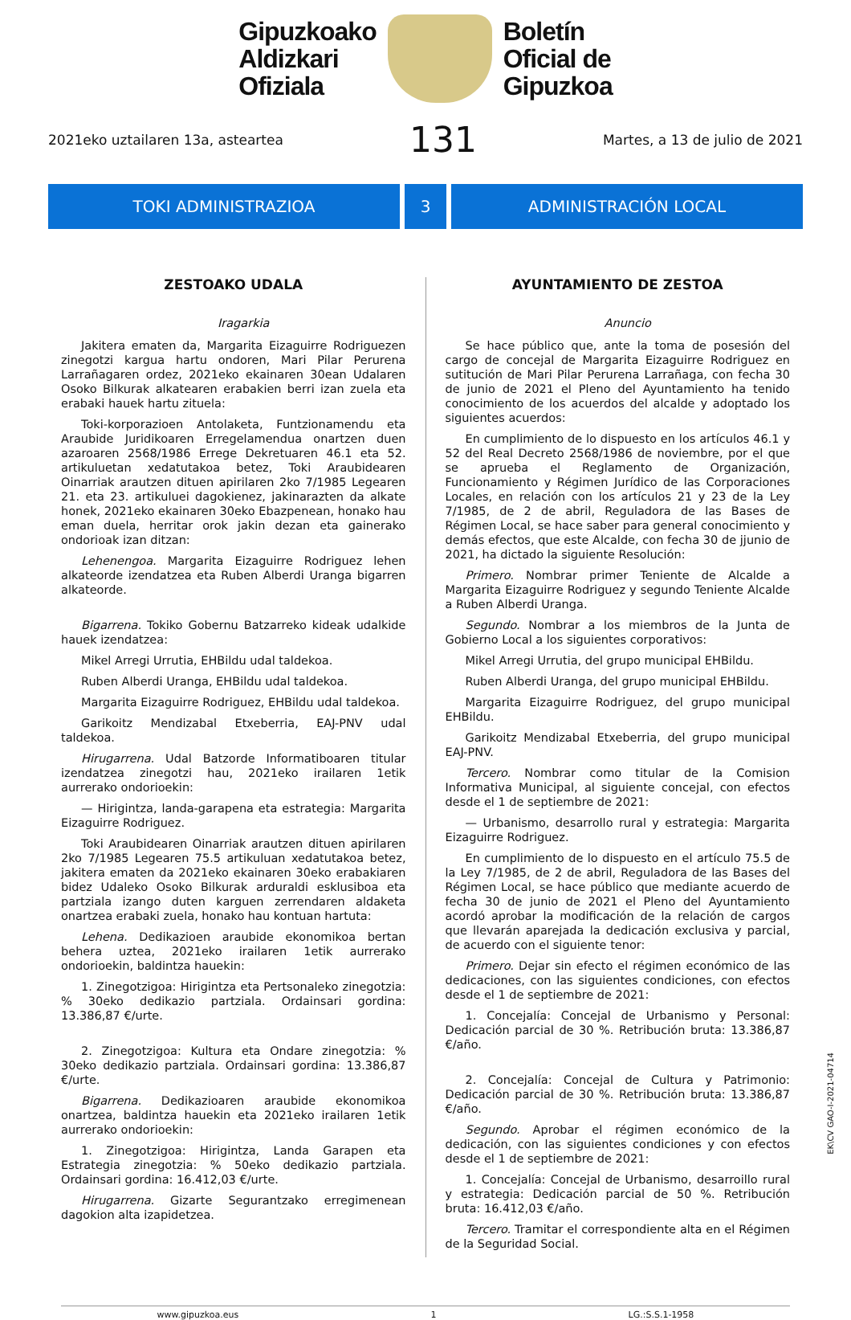Gipuzkoako
Aldizkari
Ofiziala
Boletín
Oficial de
Gipuzkoa
2021eko uztailaren 13a, asteartea 131 Martes, a 13 de julio de 2021
TOKI ADMINISTRAZIOA 3 ADMINISTRACIÓN LOCAL
ZESTOAKO UDALA
Iragarkia
Jakitera ematen da, Margarita Eizaguirre Rodriguezen zinegotzi kargua hartu ondoren, Mari Pilar Perurena Larrañagaren ordez, 2021eko ekainaren 30ean Udalaren Osoko Bilkurak alkatearen erabakien berri izan zuela eta erabaki hauek hartu zituela:
Toki-korporazioen Antolaketa, Funtzionamendu eta Araubide Juridikoaren Erregelamendua onartzen duen azaroaren 2568/1986 Errege Dekretuaren 46.1 eta 52. artikuluetan xedatutakoa betez, Toki Araubidearen Oinarriak arautzen dituen apirilaren 2ko 7/1985 Legearen 21. eta 23. artikuluei dagokienez, jakinarazten da alkate honek, 2021eko ekainaren 30eko Ebazpenean, honako hau eman duela, herritar orok jakin dezan eta gainerako ondorioak izan ditzan:
Lehenengoa. Margarita Eizaguirre Rodriguez lehen alkateorde izendatzea eta Ruben Alberdi Uranga bigarren alkateorde.
Bigarrena. Tokiko Gobernu Batzarreko kideak udalkide hauek izendatzea:
Mikel Arregi Urrutia, EHBildu udal taldekoa.
Ruben Alberdi Uranga, EHBildu udal taldekoa.
Margarita Eizaguirre Rodriguez, EHBildu udal taldekoa.
Garikoitz Mendizabal Etxeberria, EAJ-PNV udal taldekoa.
Hirugarrena. Udal Batzorde Informatiboaren titular izendatzea zinegotzi hau, 2021eko irailaren 1etik aurrerako ondorioekin:
— Hirigintza, landa-garapena eta estrategia: Margarita Eizaguirre Rodriguez.
Toki Araubidearen Oinarriak arautzen dituen apirilaren 2ko 7/1985 Legearen 75.5 artikuluan xedatutakoa betez, jakitera ematen da 2021eko ekainaren 30eko erabakiaren bidez Udaleko Osoko Bilkurak arduraldi esklusiboa eta partziala izango duten karguen zerrendaren aldaketa onartzea erabaki zuela, honako hau kontuan hartuta:
Lehena. Dedikazioen araubide ekonomikoa bertan behera uztea, 2021eko irailaren 1etik aurrerako ondorioekin, baldintza hauekin:
1. Zinegotzigoa: Hirigintza eta Pertsonaleko zinegotzia: % 30eko dedikazio partziala. Ordainsari gordina: 13.386,87 €/urte.
2. Zinegotzigoa: Kultura eta Ondare zinegotzia: % 30eko dedikazio partziala. Ordainsari gordina: 13.386,87 €/urte.
Bigarrena. Dedikazioaren araubide ekonomikoa onartzea, baldintza hauekin eta 2021eko irailaren 1etik aurrerako ondorioekin:
1. Zinegotzigoa: Hirigintza, Landa Garapen eta Estrategia zinegotzia: % 50eko dedikazio partziala. Ordainsari gordina: 16.412,03 €/urte.
Hirugarrena. Gizarte Segurantzako erregimenean dagokion alta izapidetzea.
AYUNTAMIENTO DE ZESTOA
Anuncio
Se hace público que, ante la toma de posesión del cargo de concejal de Margarita Eizaguirre Rodriguez en sutitución de Mari Pilar Perurena Larrañaga, con fecha 30 de junio de 2021 el Pleno del Ayuntamiento ha tenido conocimiento de los acuerdos del alcalde y adoptado los siguientes acuerdos:
En cumplimiento de lo dispuesto en los artículos 46.1 y 52 del Real Decreto 2568/1986 de noviembre, por el que se aprueba el Reglamento de Organización, Funcionamiento y Régimen Jurídico de las Corporaciones Locales, en relación con los artículos 21 y 23 de la Ley 7/1985, de 2 de abril, Reguladora de las Bases de Régimen Local, se hace saber para general conocimiento y demás efectos, que este Alcalde, con fecha 30 de jjunio de 2021, ha dictado la siguiente Resolución:
Primero. Nombrar primer Teniente de Alcalde a Margarita Eizaguirre Rodriguez y segundo Teniente Alcalde a Ruben Alberdi Uranga.
Segundo. Nombrar a los miembros de la Junta de Gobierno Local a los siguientes corporativos:
Mikel Arregi Urrutia, del grupo municipal EHBildu.
Ruben Alberdi Uranga, del grupo municipal EHBildu.
Margarita Eizaguirre Rodriguez, del grupo municipal EHBildu.
Garikoitz Mendizabal Etxeberria, del grupo municipal EAJ-PNV.
Tercero. Nombrar como titular de la Comision Informativa Municipal, al siguiente concejal, con efectos desde el 1 de septiembre de 2021:
— Urbanismo, desarrollo rural y estrategia: Margarita Eizaguirre Rodriguez.
En cumplimiento de lo dispuesto en el artículo 75.5 de la Ley 7/1985, de 2 de abril, Reguladora de las Bases del Régimen Local, se hace público que mediante acuerdo de fecha 30 de junio de 2021 el Pleno del Ayuntamiento acordó aprobar la modificación de la relación de cargos que llevarán aparejada la dedicación exclusiva y parcial, de acuerdo con el siguiente tenor:
Primero. Dejar sin efecto el régimen económico de las dedicaciones, con las siguientes condiciones, con efectos desde el 1 de septiembre de 2021:
1. Concejalía: Concejal de Urbanismo y Personal: Dedicación parcial de 30 %. Retribución bruta: 13.386,87 €/año.
2. Concejalía: Concejal de Cultura y Patrimonio: Dedicación parcial de 30 %. Retribución bruta: 13.386,87 €/año.
Segundo. Aprobar el régimen económico de la dedicación, con las siguientes condiciones y con efectos desde el 1 de septiembre de 2021:
1. Concejalía: Concejal de Urbanismo, desarroillo rural y estrategia: Dedicación parcial de 50 %. Retribución bruta: 16.412,03 €/año.
Tercero. Tramitar el correspondiente alta en el Régimen de la Seguridad Social.
www.gipuzkoa.eus 1 LG.:S.S.1-1958
EK\CV GAO-I-2021-04714